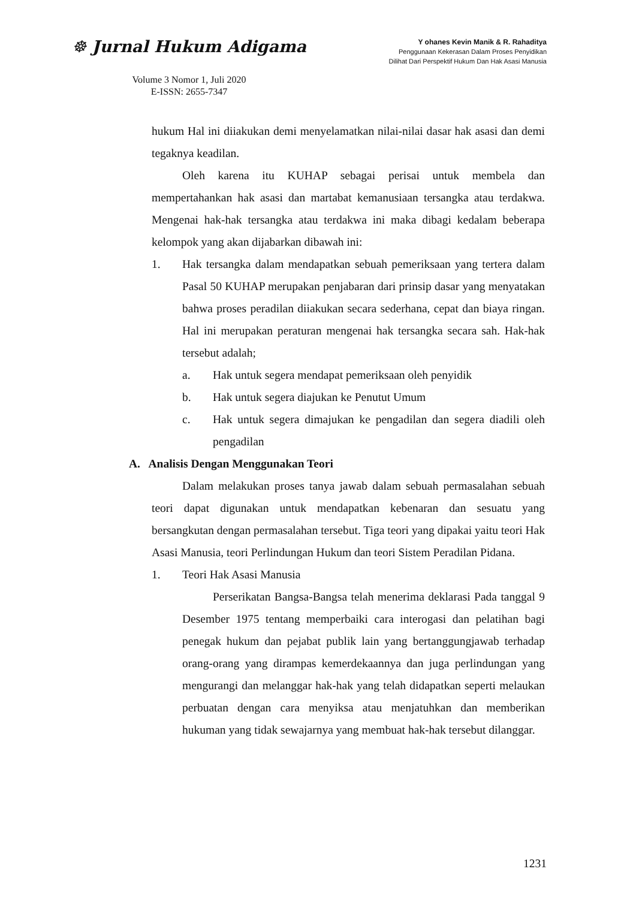☸ Jurnal Hukum Adigama
Volume 3 Nomor 1, Juli 2020
E-ISSN: 2655-7347
Y ohanes Kevin Manik & R. Rahaditya
Penggunaan Kekerasan Dalam Proses Penyidikan
Dilihat Dari Perspektif Hukum Dan Hak Asasi Manusia
hukum Hal ini diiakukan demi menyelamatkan nilai-nilai dasar hak asasi dan demi tegaknya keadilan.
Oleh karena itu KUHAP sebagai perisai untuk membela dan mempertahankan hak asasi dan martabat kemanusiaan tersangka atau terdakwa. Mengenai hak-hak tersangka atau terdakwa ini maka dibagi kedalam beberapa kelompok yang akan dijabarkan dibawah ini:
1. Hak tersangka dalam mendapatkan sebuah pemeriksaan yang tertera dalam Pasal 50 KUHAP merupakan penjabaran dari prinsip dasar yang menyatakan bahwa proses peradilan diiakukan secara sederhana, cepat dan biaya ringan. Hal ini merupakan peraturan mengenai hak tersangka secara sah. Hak-hak tersebut adalah;
a. Hak untuk segera mendapat pemeriksaan oleh penyidik
b. Hak untuk segera diajukan ke Penutut Umum
c. Hak untuk segera dimajukan ke pengadilan dan segera diadili oleh pengadilan
A. Analisis Dengan Menggunakan Teori
Dalam melakukan proses tanya jawab dalam sebuah permasalahan sebuah teori dapat digunakan untuk mendapatkan kebenaran dan sesuatu yang bersangkutan dengan permasalahan tersebut. Tiga teori yang dipakai yaitu teori Hak Asasi Manusia, teori Perlindungan Hukum dan teori Sistem Peradilan Pidana.
1. Teori Hak Asasi Manusia
Perserikatan Bangsa-Bangsa telah menerima deklarasi Pada tanggal 9 Desember 1975 tentang memperbaiki cara interogasi dan pelatihan bagi penegak hukum dan pejabat publik lain yang bertanggungjawab terhadap orang-orang yang dirampas kemerdekaannya dan juga perlindungan yang mengurangi dan melanggar hak-hak yang telah didapatkan seperti melaukan perbuatan dengan cara menyiksa atau menjatuhkan dan memberikan hukuman yang tidak sewajarnya yang membuat hak-hak tersebut dilanggar.
1231